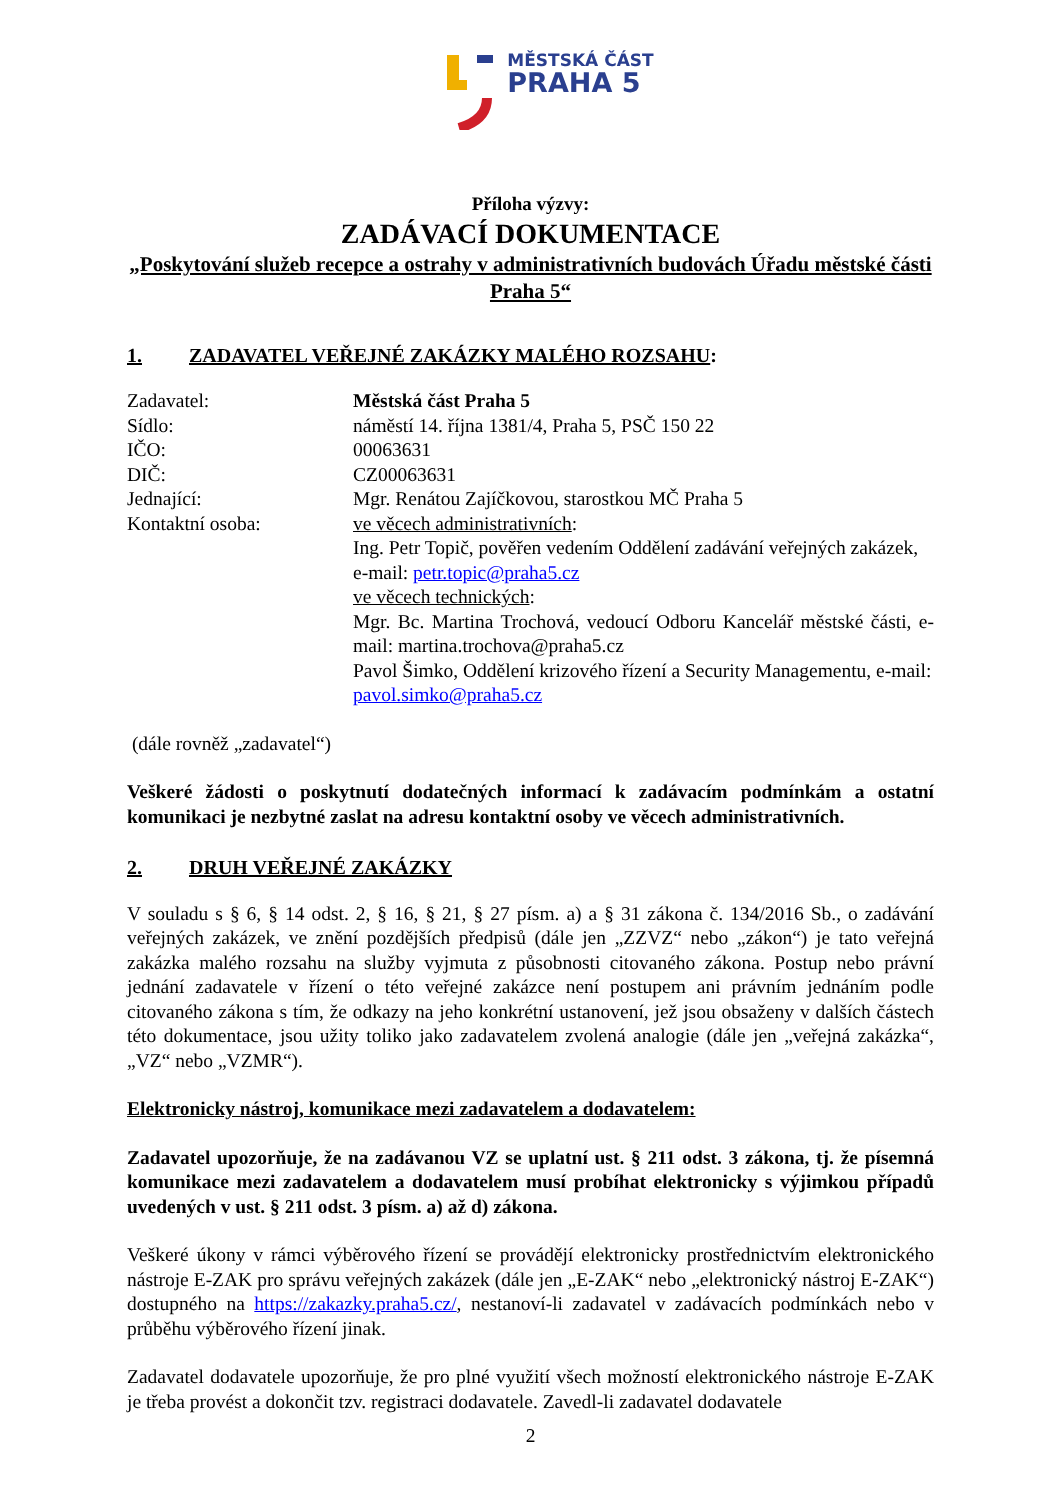MĚSTSKÁ ČÁST
PRAHA 5
Příloha výzvy:
ZADÁVACÍ DOKUMENTACE
„Poskytování služeb recepce a ostrahy v administrativních budovách Úřadu městské části Praha 5“
1. ZADAVATEL VEŘEJNÉ ZAKÁZKY MALÉHO ROZSAHU:
Zadavatel: Městská část Praha 5
Sídlo: náměstí 14. října 1381/4, Praha 5, PSČ 150 22
IČO: 00063631
DIČ: CZ00063631
Jednající: Mgr. Renátou Zajíčkovou, starostkou MČ Praha 5
Kontaktní osoba: ve věcech administrativních:
Ing. Petr Topič, pověřen vedením Oddělení zadávání veřejných zakázek, e-mail: petr.topic@praha5.cz
ve věcech technických:
Mgr. Bc. Martina Trochová, vedoucí Odboru Kancelář městské části, e-mail: martina.trochova@praha5.cz
Pavol Šimko, Oddělení krizového řízení a Security Managementu, e-mail: pavol.simko@praha5.cz
(dále rovněž „zadavatel“)
Veškeré žádosti o poskytnutí dodatečných informací k zadávacím podmínkám a ostatní komunikaci je nezbytné zaslat na adresu kontaktní osoby ve věcech administrativních.
2. DRUH VEŘEJNÉ ZAKÁZKY
V souladu s § 6, § 14 odst. 2, § 16, § 21, § 27 písm. a) a § 31 zákona č. 134/2016 Sb., o zadávání veřejných zakázek, ve znění pozdějších předpisů (dále jen „ZZVZ“ nebo „zákon“) je tato veřejná zakázka malého rozsahu na služby vyjmuta z působnosti citovaného zákona. Postup nebo právní jednání zadavatele v řízení o této veřejné zakázce není postupem ani právním jednáním podle citovaného zákona s tím, že odkazy na jeho konkrétní ustanovení, jež jsou obsaženy v dalších částech této dokumentace, jsou užity toliko jako zadavatelem zvolená analogie (dále jen „veřejná zakázka“, „VZ“ nebo „VZMR“).
Elektronicky nástroj, komunikace mezi zadavatelem a dodavatelem:
Zadavatel upozorňuje, že na zadávanou VZ se uplatní ust. § 211 odst. 3 zákona, tj. že písemná komunikace mezi zadavatelem a dodavatelem musí probíhat elektronicky s výjimkou případů uvedených v ust. § 211 odst. 3 písm. a) až d) zákona.
Veškeré úkony v rámci výběrového řízení se provádějí elektronicky prostřednictvím elektronického nástroje E-ZAK pro správu veřejných zakázek (dále jen „E-ZAK“ nebo „elektronický nástroj E-ZAK“) dostupného na https://zakazky.praha5.cz/, nestanoví-li zadavatel v zadávacích podmínkách nebo v průběhu výběrového řízení jinak.
Zadavatel dodavatele upozorňuje, že pro plné využití všech možností elektronického nástroje E-ZAK je třeba provést a dokončit tzv. registraci dodavatele. Zavedl-li zadavatel dodavatele
2